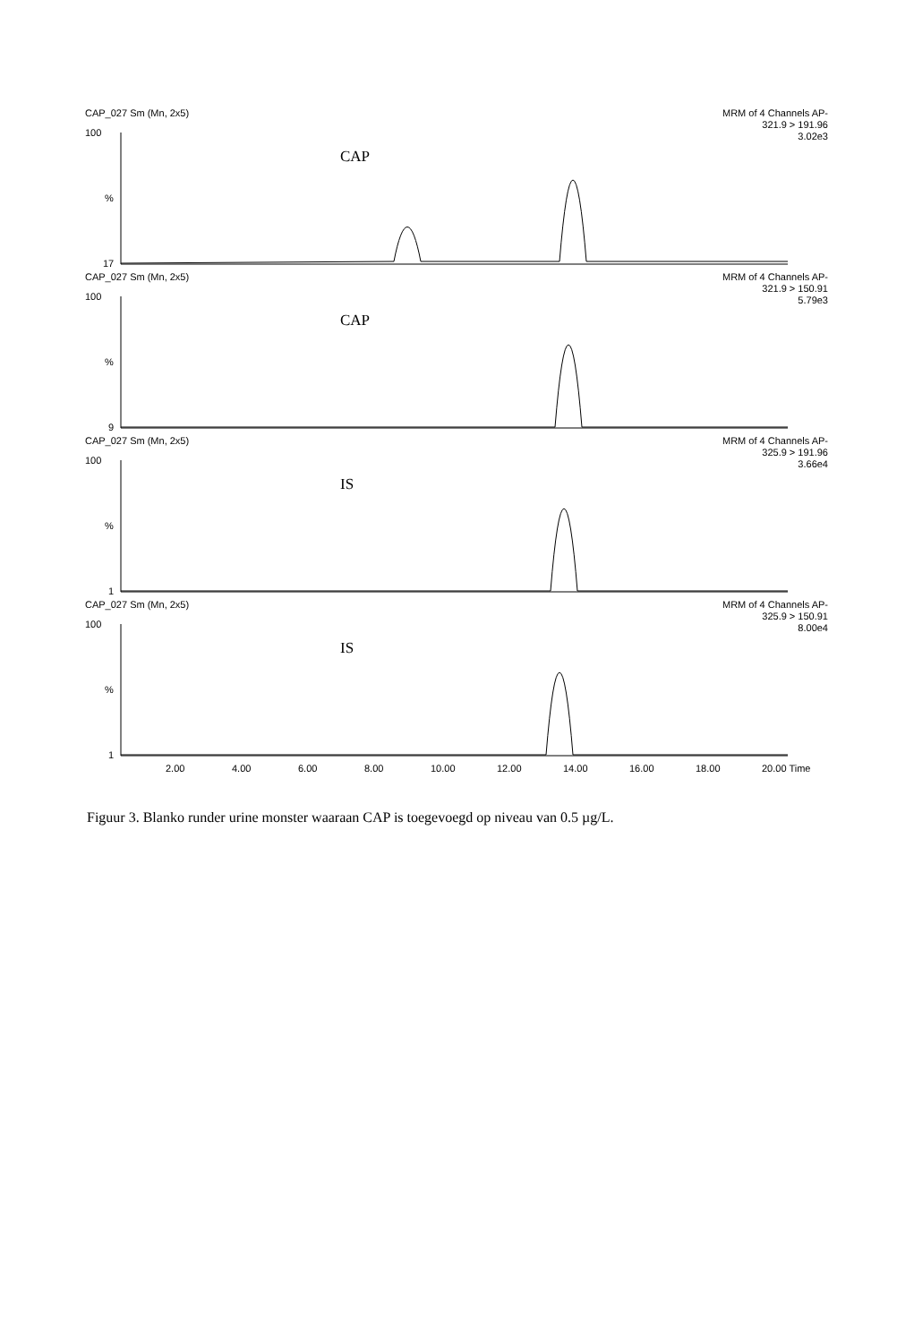CAP_027 Sm (Mn, 2x5) MRM of 4 Channels AP-
321.9 > 191.96
3.02e3
CAP
100%
17
CAP_027 Sm (Mn, 2x5) MRM of 4 Channels AP-
321.9 > 150.91
5.79e3
CAP
100%
9
CAP_027 Sm (Mn, 2x5) MRM of 4 Channels AP-
325.9 > 191.96
3.66e4
IS
100%
1
CAP_027 Sm (Mn, 2x5) MRM of 4 Channels AP-
325.9 > 150.91
8.00e4
IS
100%
1
2.00 4.00 6.00 8.00 10.00 12.00 14.00 16.00 18.00 20.00 Time
Figuur 3. Blanko runder urine monster waaraan CAP is toegevoegd op niveau van 0.5 µg/L.